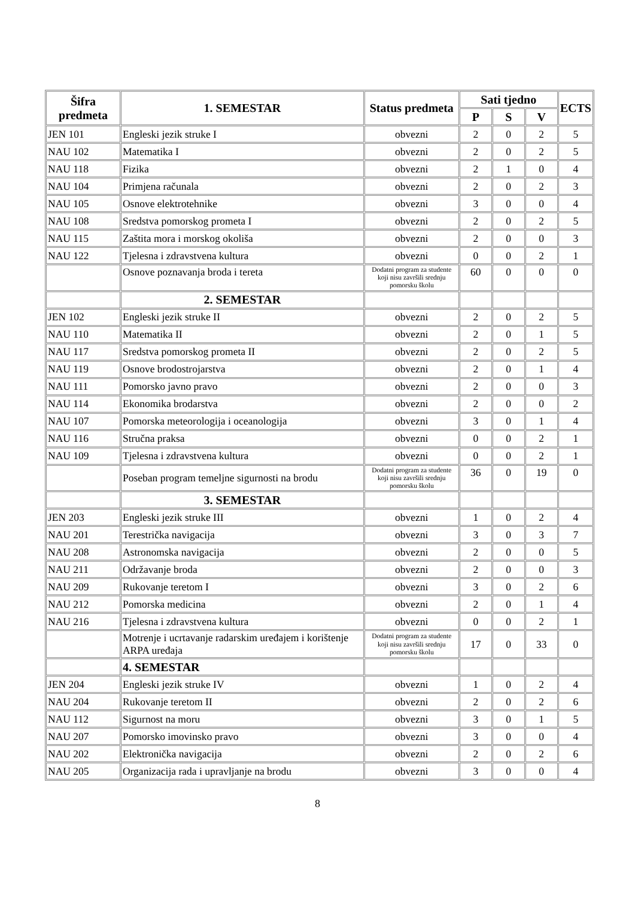| Šifra predmeta | 1. SEMESTAR | Status predmeta | Sati tjedno | | | ECTS |
| --- | --- | --- | --- | --- | --- | --- |
| | | | P | S | V | |
| JEN 101 | Engleski jezik struke I | obvezni | 2 | 0 | 2 | 5 |
| NAU 102 | Matematika I | obvezni | 2 | 0 | 2 | 5 |
| NAU 118 | Fizika | obvezni | 2 | 1 | 0 | 4 |
| NAU 104 | Primjena računala | obvezni | 2 | 0 | 2 | 3 |
| NAU 105 | Osnove elektrotehnike | obvezni | 3 | 0 | 0 | 4 |
| NAU 108 | Sredstva pomorskog prometa I | obvezni | 2 | 0 | 2 | 5 |
| NAU 115 | Zaštita mora i morskog okoliša | obvezni | 2 | 0 | 0 | 3 |
| NAU 122 | Tjelesna i zdravstvena kultura | obvezni | 0 | 0 | 2 | 1 |
| | Osnove poznavanja broda i tereta | Dodatni program za studente koji nisu završili srednju pomorsku školu | 60 | 0 | 0 | 0 |
| | 2. SEMESTAR | | | | | |
| JEN 102 | Engleski jezik struke II | obvezni | 2 | 0 | 2 | 5 |
| NAU 110 | Matematika II | obvezni | 2 | 0 | 1 | 5 |
| NAU 117 | Sredstva pomorskog prometa II | obvezni | 2 | 0 | 2 | 5 |
| NAU 119 | Osnove brodostrojarstva | obvezni | 2 | 0 | 1 | 4 |
| NAU 111 | Pomorsko javno pravo | obvezni | 2 | 0 | 0 | 3 |
| NAU 114 | Ekonomika brodarstva | obvezni | 2 | 0 | 0 | 2 |
| NAU 107 | Pomorska meteorologija i oceanologija | obvezni | 3 | 0 | 1 | 4 |
| NAU 116 | Stručna praksa | obvezni | 0 | 0 | 2 | 1 |
| NAU 109 | Tjelesna i zdravstvena kultura | obvezni | 0 | 0 | 2 | 1 |
| | Poseban program temeljne sigurnosti na brodu | Dodatni program za studente koji nisu završili srednju pomorsku školu | 36 | 0 | 19 | 0 |
| | 3. SEMESTAR | | | | | |
| JEN 203 | Engleski jezik struke III | obvezni | 1 | 0 | 2 | 4 |
| NAU 201 | Terestrička navigacija | obvezni | 3 | 0 | 3 | 7 |
| NAU 208 | Astronomska navigacija | obvezni | 2 | 0 | 0 | 5 |
| NAU 211 | Održavanje broda | obvezni | 2 | 0 | 0 | 3 |
| NAU 209 | Rukovanje teretom I | obvezni | 3 | 0 | 2 | 6 |
| NAU 212 | Pomorska medicina | obvezni | 2 | 0 | 1 | 4 |
| NAU 216 | Tjelesna i zdravstvena kultura | obvezni | 0 | 0 | 2 | 1 |
| | Motrenje i ucrtavanje radarskim uređajem i korištenje ARPA uređaja | Dodatni program za studente koji nisu završili srednju pomorsku školu | 17 | 0 | 33 | 0 |
| | 4. SEMESTAR | | | | | |
| JEN 204 | Engleski jezik struke IV | obvezni | 1 | 0 | 2 | 4 |
| NAU 204 | Rukovanje teretom II | obvezni | 2 | 0 | 2 | 6 |
| NAU 112 | Sigurnost na moru | obvezni | 3 | 0 | 1 | 5 |
| NAU 207 | Pomorsko imovinsko pravo | obvezni | 3 | 0 | 0 | 4 |
| NAU 202 | Elektronička navigacija | obvezni | 2 | 0 | 2 | 6 |
| NAU 205 | Organizacija rada i upravljanje na brodu | obvezni | 3 | 0 | 0 | 4 |
8